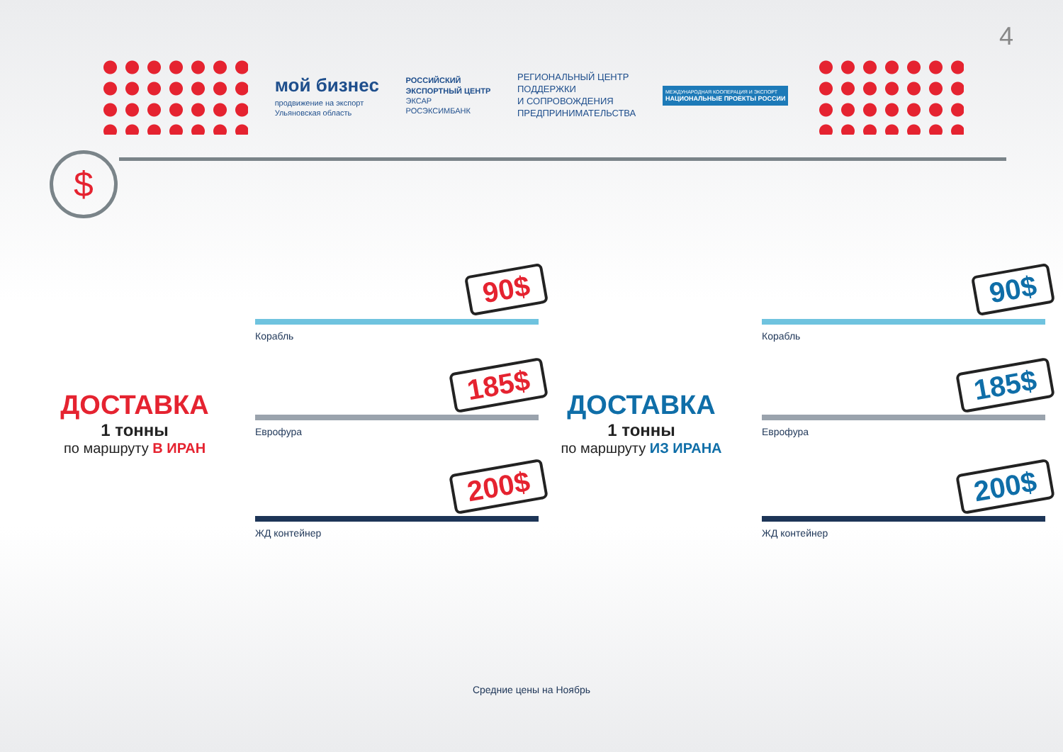4
мой бизнес
продвижение на экспорт
Ульяновская область
РОССИЙСКИЙ
ЭКСПОРТНЫЙ ЦЕНТР
ЭКСАР
РОСЭКСИМБАНК
РЕГИОНАЛЬНЫЙ ЦЕНТР
ПОДДЕРЖКИ
И СОПРОВОЖДЕНИЯ
ПРЕДПРИНИМАТЕЛЬСТВА
МЕЖДУНАРОДНАЯ КООПЕРАЦИЯ И ЭКСПОРТ
НАЦИОНАЛЬНЫЕ ПРОЕКТЫ РОССИИ
$
ДОСТАВКА
1 тонны
по маршруту В ИРАН
Корабль
90$
Еврофура
185$
ЖД контейнер
200$
ДОСТАВКА
1 тонны
по маршруту ИЗ ИРАНА
Корабль
90$
Еврофура
185$
ЖД контейнер
200$
Средние цены на Ноябрь